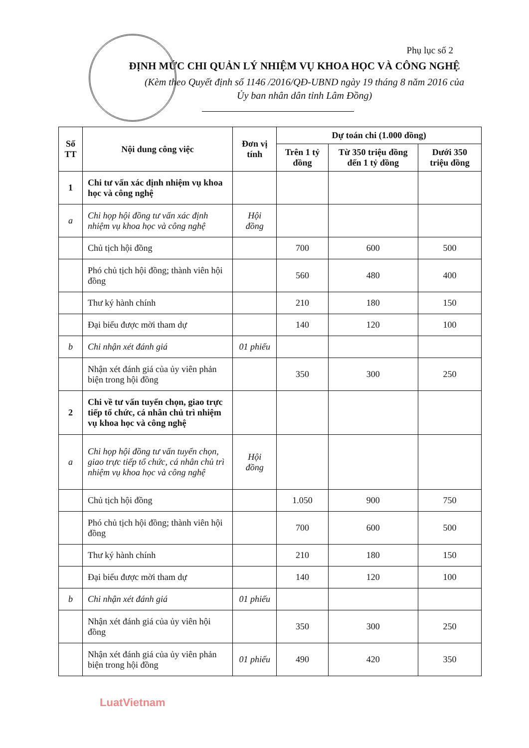Phụ lục số 2
ĐỊNH MỨC CHI QUẢN LÝ NHIỆM VỤ KHOA HỌC VÀ CÔNG NGHỆ
(Kèm theo Quyết định số 1146 /2016/QĐ-UBND ngày 19 tháng 8 năm 2016 của
Ủy ban nhân dân tỉnh Lâm Đồng)
| Số TT | Nội dung công việc | Đơn vị tính | Dự toán chi (1.000 đồng) | | |
| --- | --- | --- | --- | --- | --- |
| | | | Trên 1 tỷ đồng | Từ 350 triệu đồng đến 1 tỷ đồng | Dưới 350 triệu đồng |
| 1 | Chi tư vấn xác định nhiệm vụ khoa học và công nghệ | | | | |
| a | Chi họp hội đồng tư vấn xác định nhiệm vụ khoa học và công nghệ | Hội đồng | | | |
| | Chủ tịch hội đồng | | 700 | 600 | 500 |
| | Phó chủ tịch hội đồng; thành viên hội đồng | | 560 | 480 | 400 |
| | Thư ký hành chính | | 210 | 180 | 150 |
| | Đại biểu được mời tham dự | | 140 | 120 | 100 |
| b | Chi nhận xét đánh giá | 01 phiếu | | | |
| | Nhận xét đánh giá của ủy viên phản biện trong hội đồng | | 350 | 300 | 250 |
| 2 | Chi về tư vấn tuyển chọn, giao trực tiếp tổ chức, cá nhân chủ trì nhiệm vụ khoa học và công nghệ | | | | |
| a | Chi họp hội đồng tư vấn tuyển chọn, giao trực tiếp tổ chức, cá nhân chủ trì nhiệm vụ khoa học và công nghệ | Hội đồng | | | |
| | Chủ tịch hội đồng | | 1.050 | 900 | 750 |
| | Phó chủ tịch hội đồng; thành viên hội đồng | | 700 | 600 | 500 |
| | Thư ký hành chính | | 210 | 180 | 150 |
| | Đại biểu được mời tham dự | | 140 | 120 | 100 |
| b | Chi nhận xét đánh giá | 01 phiếu | | | |
| | Nhận xét đánh giá của ủy viên hội đồng | | 350 | 300 | 250 |
| | Nhận xét đánh giá của ủy viên phản biện trong hội đồng | 01 phiếu | 490 | 420 | 350 |
LuatVietnam